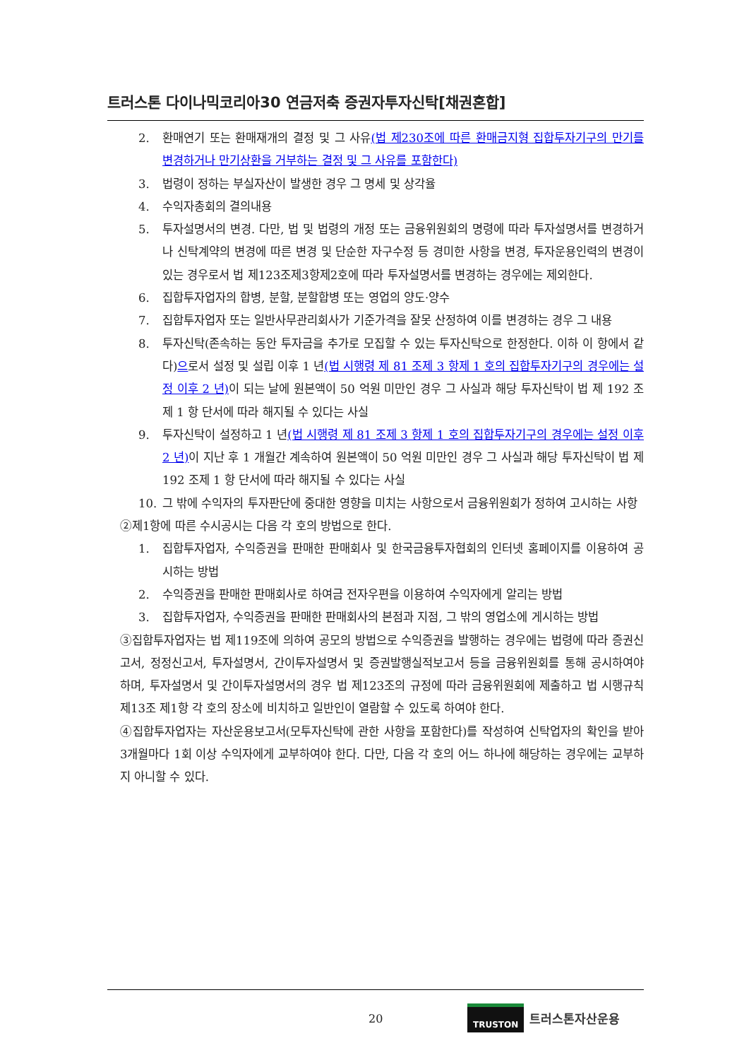트러스톤 다이나믹코리아30 연금저축 증권자투자신탁[채권혼합]
2. 환매연기 또는 환매재개의 결정 및 그 사유(법 제230조에 따른 환매금지형 집합투자기구의 만기를 변경하거나 만기상환을 거부하는 결정 및 그 사유를 포함한다)
3. 법령이 정하는 부실자산이 발생한 경우 그 명세 및 상각율
4. 수익자총회의 결의내용
5. 투자설명서의 변경. 다만, 법 및 법령의 개정 또는 금융위원회의 명령에 따라 투자설명서를 변경하거나 신탁계약의 변경에 따른 변경 및 단순한 자구수정 등 경미한 사항을 변경, 투자운용인력의 변경이 있는 경우로서 법 제123조제3항제2호에 따라 투자설명서를 변경하는 경우에는 제외한다.
6. 집합투자업자의 합병, 분할, 분할합병 또는 영업의 양도·양수
7. 집합투자업자 또는 일반사무관리회사가 기준가격을 잘못 산정하여 이를 변경하는 경우 그 내용
8. 투자신탁(존속하는 동안 투자금을 추가로 모집할 수 있는 투자신탁으로 한정한다. 이하 이 항에서 같다)으로서 설정 및 설립 이후 1 년(법 시행령 제 81 조제 3 항제 1 호의 집합투자기구의 경우에는 설정 이후 2 년) 이 되는 날에 원본액이 50 억원 미만인 경우 그 사실과 해당 투자신탁이 법 제 192 조제 1 항 단서에 따라 해지될 수 있다는 사실
9. 투자신탁이 설정하고 1 년(법 시행령 제 81 조제 3 항제 1 호의 집합투자기구의 경우에는 설정 이후 2 년) 이 지난 후 1 개월간 계속하여 원본액이 50 억원 미만인 경우 그 사실과 해당 투자신탁이 법 제 192 조제 1 항 단서에 따라 해지될 수 있다는 사실
10. 그 밖에 수익자의 투자판단에 중대한 영향을 미치는 사항으로서 금융위원회가 정하여 고시하는 사항
②제1항에 따른 수시공시는 다음 각 호의 방법으로 한다.
1. 집합투자업자, 수익증권을 판매한 판매회사 및 한국금융투자협회의 인터넷 홈페이지를 이용하여 공시하는 방법
2. 수익증권을 판매한 판매회사로 하여금 전자우편을 이용하여 수익자에게 알리는 방법
3. 집합투자업자, 수익증권을 판매한 판매회사의 본점과 지점, 그 밖의 영업소에 게시하는 방법
③집합투자업자는 법 제119조에 의하여 공모의 방법으로 수익증권을 발행하는 경우에는 법령에 따라 증권신고서, 정정신고서, 투자설명서, 간이투자설명서 및 증권발행실적보고서 등을 금융위원회를 통해 공시하여야 하며, 투자설명서 및 간이투자설명서의 경우 법 제123조의 규정에 따라 금융위원회에 제출하고 법 시행규칙 제13조 제1항 각 호의 장소에 비치하고 일반인이 열람할 수 있도록 하여야 한다.
④집합투자업자는 자산운용보고서(모투자신탁에 관한 사항을 포함한다)를 작성하여 신탁업자의 확인을 받아 3개월마다 1회 이상 수익자에게 교부하여야 한다. 다만, 다음 각 호의 어느 하나에 해당하는 경우에는 교부하지 아니할 수 있다.
20
TRUSTON 트러스톤자산운용